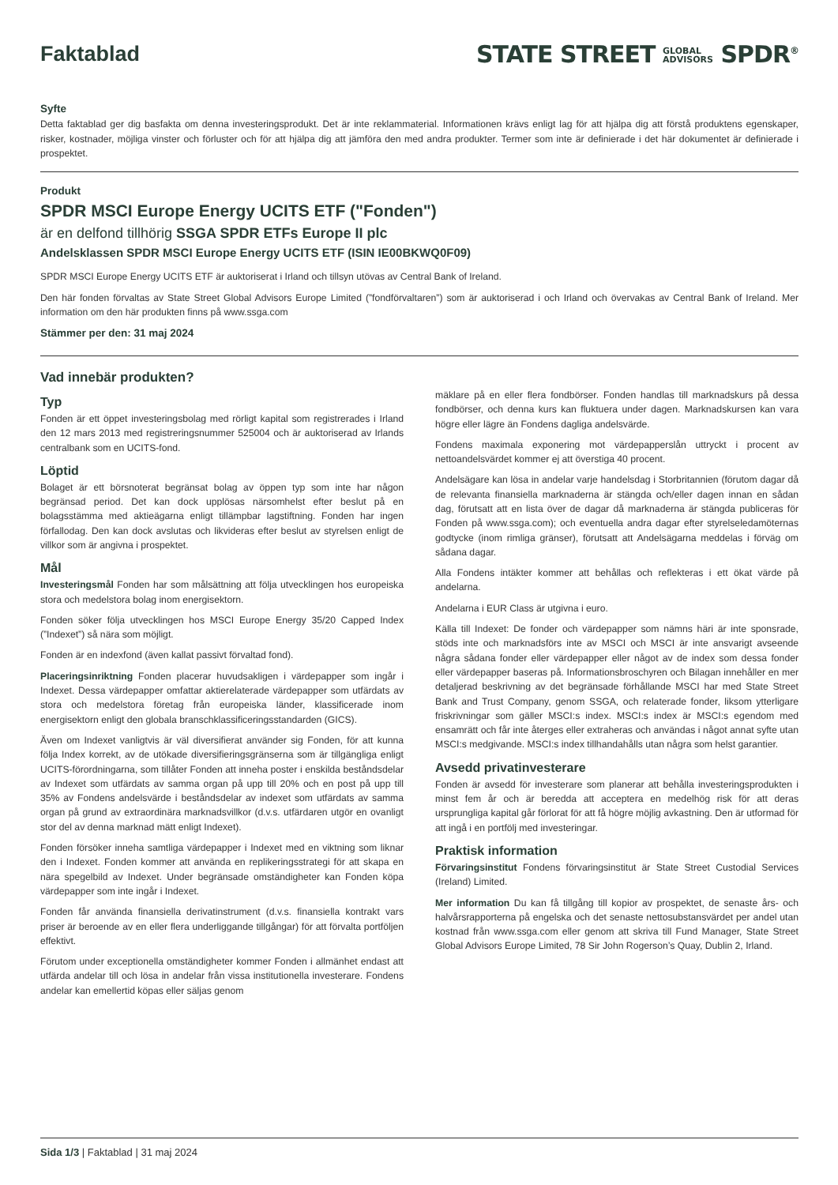Faktablad
STATE STREET GLOBAL
ADVISORS SPDR<sup>®</sup>
Syfte
Detta faktablad ger dig basfakta om denna investeringsprodukt. Det är inte reklammaterial. Informationen krävs enligt lag för att hjälpa dig att förstå produktens egenskaper, risker, kostnader, möjliga vinster och förluster och för att hjälpa dig att jämföra den med andra produkter. Termer som inte är definierade i det här dokumentet är definierade i prospektet.
Produkt
SPDR MSCI Europe Energy UCITS ETF ("Fonden")
är en delfond tillhörig SSGA SPDR ETFs Europe II plc
Andelsklassen SPDR MSCI Europe Energy UCITS ETF (ISIN IE00BKWQ0F09)
SPDR MSCI Europe Energy UCITS ETF är auktoriserat i Irland och tillsyn utövas av Central Bank of Ireland.
Den här fonden förvaltas av State Street Global Advisors Europe Limited (”fondförvaltaren”) som är auktoriserad i och Irland och övervakas av Central Bank of Ireland. Mer information om den här produkten finns på www.ssga.com
Stämmer per den: 31 maj 2024
Vad innebär produkten?
Typ
Fonden är ett öppet investeringsbolag med rörligt kapital som registrerades i Irland den 12 mars 2013 med registreringsnummer 525004 och är auktoriserad av Irlands centralbank som en UCITS-fond.
Löptid
Bolaget är ett börsnoterat begränsat bolag av öppen typ som inte har någon begränsad period. Det kan dock upplösas närsomhelst efter beslut på en bolagsstämma med aktieägarna enligt tillämpbar lagstiftning. Fonden har ingen förfallodag. Den kan dock avslutas och likvideras efter beslut av styrelsen enligt de villkor som är angivna i prospektet.
Mål
Investeringsmål Fonden har som målsättning att följa utvecklingen hos europeiska stora och medelstora bolag inom energisektorn.
Fonden söker följa utvecklingen hos MSCI Europe Energy 35/20 Capped Index (”Indexet”) så nära som möjligt.
Fonden är en indexfond (även kallat passivt förvaltad fond).
Placeringsinriktning Fonden placerar huvudsakligen i värdepapper som ingår i Indexet. Dessa värdepapper omfattar aktierelaterade värdepapper som utfärdats av stora och medelstora företag från europeiska länder, klassificerade inom energisektorn enligt den globala branschklassificeringsstandarden (GICS).
Även om Indexet vanligtvis är väl diversifierat använder sig Fonden, för att kunna följa Index korrekt, av de utökade diversifieringsgränserna som är tillgängliga enligt UCITS-förordningarna, som tillåter Fonden att inneha poster i enskilda beståndsdelar av Indexet som utfärdats av samma organ på upp till 20% och en post på upp till 35% av Fondens andelsvärde i beståndsdelar av indexet som utfärdats av samma organ på grund av extraordinära marknadsvillkor (d.v.s. utfärdaren utgör en ovanligt stor del av denna marknad mätt enligt Indexet).
Fonden försöker inneha samtliga värdepapper i Indexet med en viktning som liknar den i Indexet. Fonden kommer att använda en replikeringsstrategi för att skapa en nära spegelbild av Indexet. Under begränsade omständigheter kan Fonden köpa värdepapper som inte ingår i Indexet.
Fonden får använda finansiella derivatinstrument (d.v.s. finansiella kontrakt vars priser är beroende av en eller flera underliggande tillgångar) för att förvalta portföljen effektivt.
Förutom under exceptionella omständigheter kommer Fonden i allmänhet endast att utfärda andelar till och lösa in andelar från vissa institutionella investerare. Fondens andelar kan emellertid köpas eller säljas genom
mäklare på en eller flera fondbörser. Fonden handlas till marknadskurs på dessa fondbörser, och denna kurs kan fluktuera under dagen. Marknadskursen kan vara högre eller lägre än Fondens dagliga andelsvärde.
Fondens maximala exponering mot värdepapperslån uttryckt i procent av nettoandelsvärdet kommer ej att överstiga 40 procent.
Andelsägare kan lösa in andelar varje handelsdag i Storbritannien (förutom dagar då de relevanta finansiella marknaderna är stängda och/eller dagen innan en sådan dag, förutsatt att en lista över de dagar då marknaderna är stängda publiceras för Fonden på www.ssga.com); och eventuella andra dagar efter styrelseledamöternas godtycke (inom rimliga gränser), förutsatt att Andelsägarna meddelas i förväg om sådana dagar.
Alla Fondens intäkter kommer att behållas och reflekteras i ett ökat värde på andelarna.
Andelarna i EUR Class är utgivna i euro.
Källa till Indexet: De fonder och värdepapper som nämns häri är inte sponsrade, stöds inte och marknadsförs inte av MSCI och MSCI är inte ansvarigt avseende några sådana fonder eller värdepapper eller något av de index som dessa fonder eller värdepapper baseras på. Informationsbroschyren och Bilagan innehåller en mer detaljerad beskrivning av det begränsade förhållande MSCI har med State Street Bank and Trust Company, genom SSGA, och relaterade fonder, liksom ytterligare friskrivningar som gäller MSCI:s index. MSCI:s index är MSCI:s egendom med ensamrätt och får inte återges eller extraheras och användas i något annat syfte utan MSCI:s medgivande. MSCI:s index tillhandahålls utan några som helst garantier.
Avsedd privatinvesterare
Fonden är avsedd för investerare som planerar att behålla investeringsprodukten i minst fem år och är beredda att acceptera en medelhög risk för att deras ursprungliga kapital går förlorat för att få högre möjlig avkastning. Den är utformad för att ingå i en portfölj med investeringar.
Praktisk information
Förvaringsinstitut Fondens förvaringsinstitut är State Street Custodial Services (Ireland) Limited.
Mer information Du kan få tillgång till kopior av prospektet, de senaste års- och halvårsrapporterna på engelska och det senaste nettosubstansvärdet per andel utan kostnad från www.ssga.com eller genom att skriva till Fund Manager, State Street Global Advisors Europe Limited, 78 Sir John Rogerson’s Quay, Dublin 2, Irland.
Sida 1/3 | Faktablad | 31 maj 2024